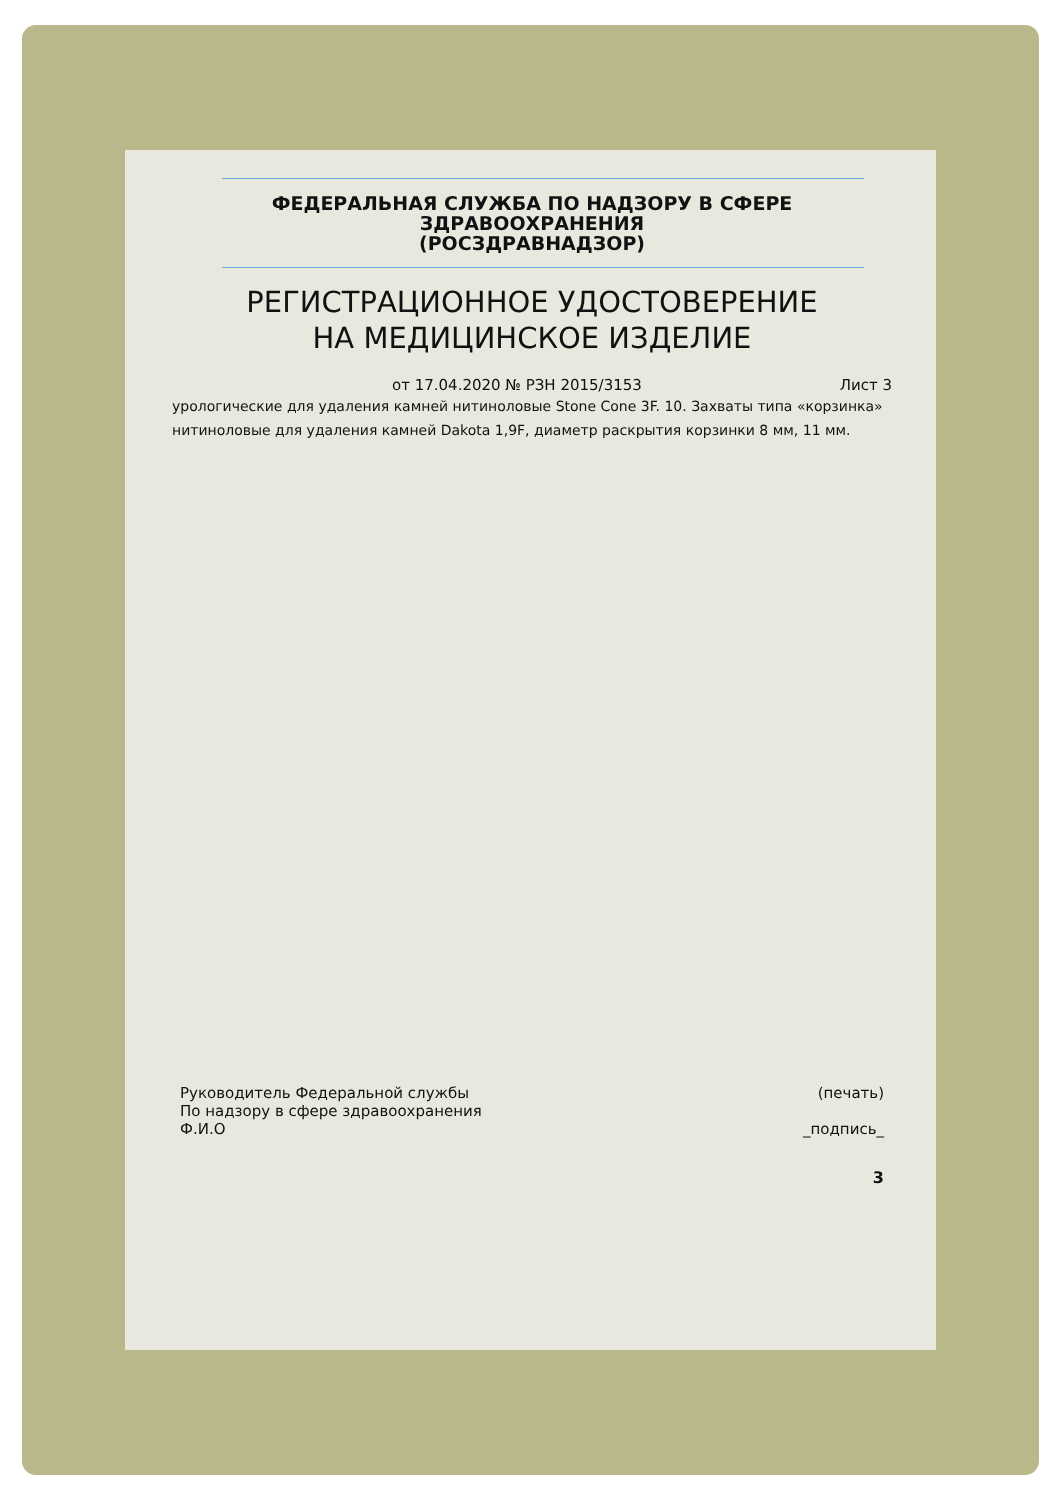ФЕДЕРАЛЬНАЯ СЛУЖБА ПО НАДЗОРУ В СФЕРЕ
ЗДРАВООХРАНЕНИЯ
(РОСЗДРАВНАДЗОР)
РЕГИСТРАЦИОННОЕ УДОСТОВЕРЕНИЕ
НА МЕДИЦИНСКОЕ ИЗДЕЛИЕ
от 17.04.2020 № РЗН 2015/3153 Лист 3
урологические для удаления камней нитиноловые Stone Cone 3F. 10. Захваты типа «корзинка» нитиноловые для удаления камней Dakota 1,9F, диаметр раскрытия корзинки 8 мм, 11 мм.
Руководитель Федеральной службы
По надзору в сфере здравоохранения
Ф.И.О
(печать)
_подпись_
3